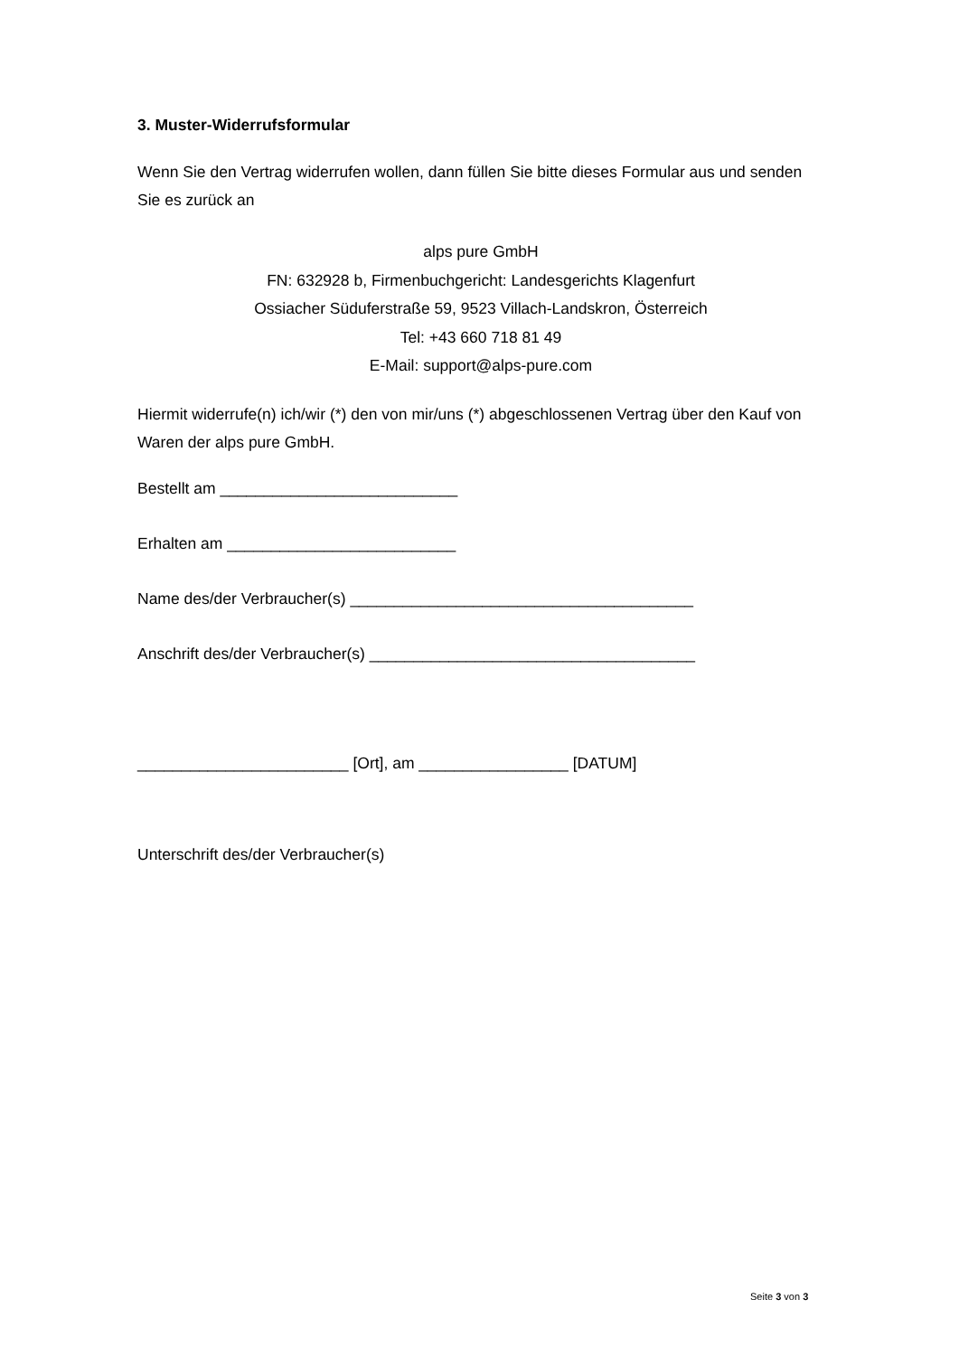3. Muster-Widerrufsformular
Wenn Sie den Vertrag widerrufen wollen, dann füllen Sie bitte dieses Formular aus und senden Sie es zurück an
alps pure GmbH
FN: 632928 b, Firmenbuchgericht: Landesgerichts Klagenfurt
Ossiacher Süduferstraße 59, 9523 Villach-Landskron, Österreich
Tel: +43 660 718 81 49
E-Mail: support@alps-pure.com
Hiermit widerrufe(n) ich/wir (*) den von mir/uns (*) abgeschlossenen Vertrag über den Kauf von Waren der alps pure GmbH.
Bestellt am ___________________________
Erhalten am __________________________
Name des/der Verbraucher(s) _______________________________________
Anschrift des/der Verbraucher(s) _____________________________________
________________________ [Ort], am _________________ [DATUM]
Unterschrift des/der Verbraucher(s)
Seite 3 von 3